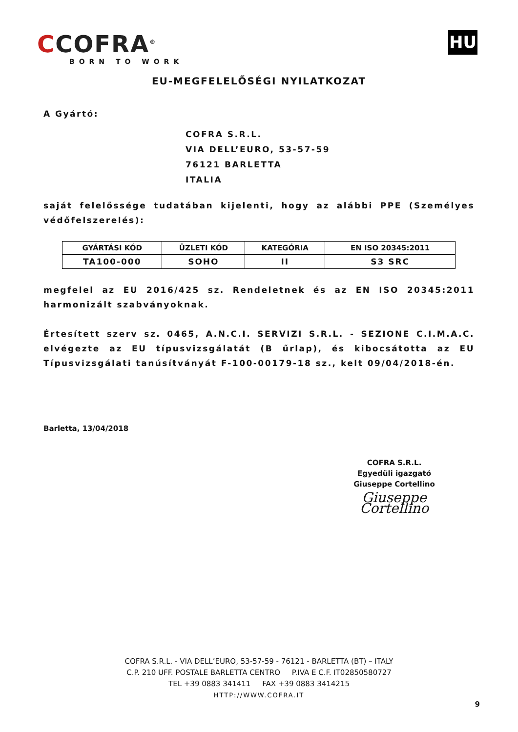CCOFRA<sup>®</sup>
BORN TO WORK
HU
EU-MEGFELELŐSÉGI NYILATKOZAT
A Gyártó:
COFRA S.R.L.
VIA DELL’EURO, 53-57-59
76121 BARLETTA
ITALIA
saját felelőssége tudatában kijelenti, hogy az alábbi PPE (Személyes védőfelszerelés):
| GYÁRTÁSI KÓD | ÜZLETI KÓD | KATEGÓRIA | EN ISO 20345:2011 |
| --- | --- | --- | --- |
| TA100-000 | SOHO | II | S3 SRC |
megfelel az EU 2016/425 sz. Rendeletnek és az EN ISO 20345:2011 harmonizált szabványoknak.
Értesített szerv sz. 0465, A.N.C.I. SERVIZI S.R.L. - SEZIONE C.I.M.A.C. elvégezte az EU típusvizsgálatát (B űrlap), és kibocsátotta az EU Típusvizsgálati tanúsítványát F-100-00179-18 sz., kelt 09/04/2018-én.
Barletta, 13/04/2018
COFRA S.R.L.
Egyedüli igazgató
Giuseppe Cortellino
Giuseppe Cortellino
COFRA S.R.L. - VIA DELL’EURO, 53-57-59 - 76121 - BARLETTA (BT) – ITALY
C.P. 210 UFF. POSTALE BARLETTA CENTRO P.IVA E C.F. IT02850580727
TEL +39 0883 341411 FAX +39 0883 3414215
HTTP://WWW.COFRA.IT
9